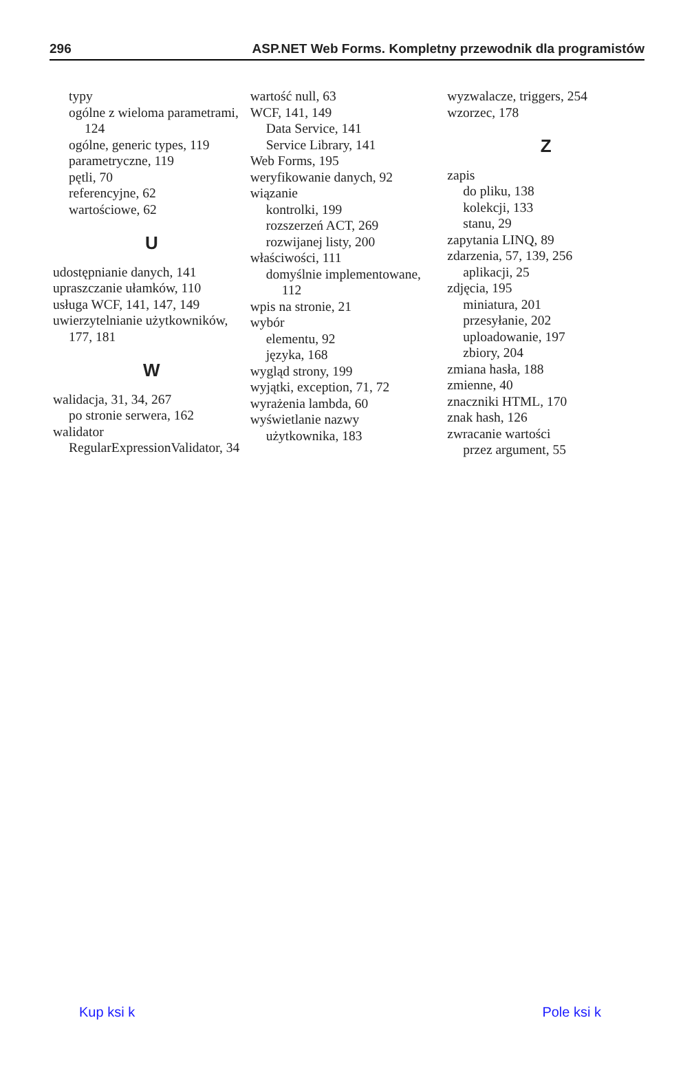296 ASP.NET Web Forms. Kompletny przewodnik dla programistów
typy
ogólne z wieloma parametrami,
124
ogólne, generic types, 119
parametryczne, 119
pętli, 70
referencyjne, 62
wartościowe, 62
U
udostępnianie danych, 141
upraszczanie ułamków, 110
usługa WCF, 141, 147, 149
uwierzytelnianie użytkowników,
177, 181
W
walidacja, 31, 34, 267
po stronie serwera, 162
walidator
RegularExpressionValidator, 34
wartość null, 63
WCF, 141, 149
Data Service, 141
Service Library, 141
Web Forms, 195
weryfikowanie danych, 92
wiązanie
kontrolki, 199
rozszerzeń ACT, 269
rozwijanej listy, 200
właściwości, 111
domyślnie implementowane,
112
wpis na stronie, 21
wybór
elementu, 92
języka, 168
wygląd strony, 199
wyjątki, exception, 71, 72
wyrażenia lambda, 60
wyświetlanie nazwy
użytkownika, 183
wyzwalacze, triggers, 254
wzorzec, 178
Z
zapis
do pliku, 138
kolekcji, 133
stanu, 29
zapytania LINQ, 89
zdarzenia, 57, 139, 256
aplikacji, 25
zdjęcia, 195
miniatura, 201
przesyłanie, 202
uploadowanie, 197
zbiory, 204
zmiana hasła, 188
zmienne, 40
znaczniki HTML, 170
znak hash, 126
zwracanie wartości
przez argument, 55
Kup ksi k Pole ksi k